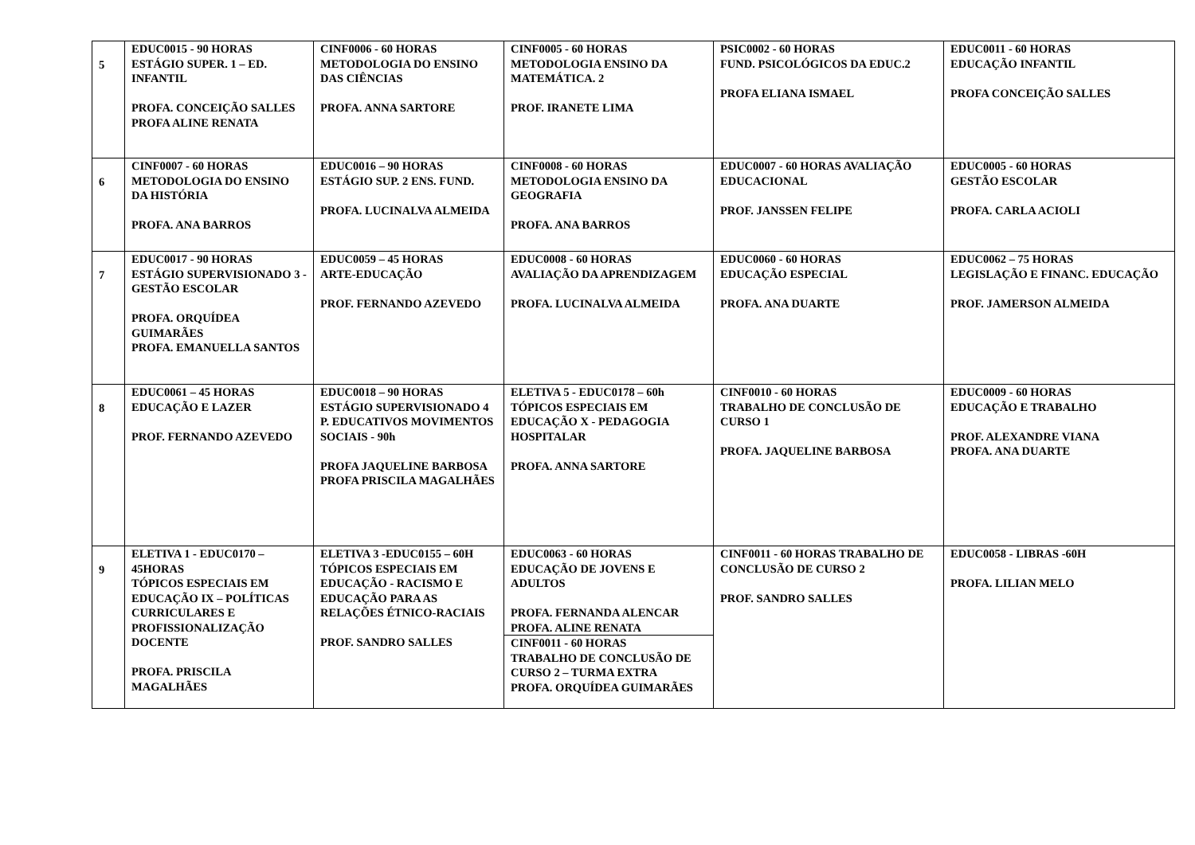| 5 | EDUC0015 - 90 HORAS ESTÁGIO SUPER. 1 – ED. INFANTIL PROFA. CONCEIÇÃO SALLES PROFA ALINE RENATA | CINF0006 - 60 HORAS METODOLOGIA DO ENSINO DAS CIÊNCIAS PROFA. ANNA SARTORE | CINF0005 - 60 HORAS METODOLOGIA ENSINO DA MATEMÁTICA. 2 PROF. IRANETE LIMA | PSIC0002 - 60 HORAS FUND. PSICOLÓGICOS DA EDUC.2 PROFA ELIANA ISMAEL | EDUC0011 - 60 HORAS EDUCAÇÃO INFANTIL PROFA CONCEIÇÃO SALLES |
| 6 | CINF0007 - 60 HORAS METODOLOGIA DO ENSINO DA HISTÓRIA PROFA. ANA BARROS | EDUC0016 – 90 HORAS ESTÁGIO SUP. 2 ENS. FUND. PROFA. LUCINALVA ALMEIDA | CINF0008 - 60 HORAS METODOLOGIA ENSINO DA GEOGRAFIA PROFA. ANA BARROS | EDUC0007 - 60 HORAS AVALIAÇÃO EDUCACIONAL PROF. JANSSEN FELIPE | EDUC0005 - 60 HORAS GESTÃO ESCOLAR PROFA. CARLA ACIOLI |
| 7 | EDUC0017 - 90 HORAS ESTÁGIO SUPERVISIONADO 3 - GESTÃO ESCOLAR PROFA. ORQUÍDEA GUIMARÃES PROFA. EMANUELLA SANTOS | EDUC0059 – 45 HORAS ARTE-EDUCAÇÃO PROF. FERNANDO AZEVEDO | EDUC0008 - 60 HORAS AVALIAÇÃO DA APRENDIZAGEM PROFA. LUCINALVA ALMEIDA | EDUC0060 - 60 HORAS EDUCAÇÃO ESPECIAL PROFA. ANA DUARTE | EDUC0062 – 75 HORAS LEGISLAÇÃO E FINANC. EDUCAÇÃO PROF. JAMERSON ALMEIDA |
| 8 | EDUC0061 – 45 HORAS EDUCAÇÃO E LAZER PROF. FERNANDO AZEVEDO | EDUC0018 – 90 HORAS ESTÁGIO SUPERVISIONADO 4 P. EDUCATIVOS MOVIMENTOS SOCIAIS - 90h PROFA JAQUELINE BARBOSA PROFA PRISCILA MAGALHÃES | ELETIVA 5 - EDUC0178 – 60h TÓPICOS ESPECIAIS EM EDUCAÇÃO X - PEDAGOGIA HOSPITALAR PROFA. ANNA SARTORE | CINF0010 - 60 HORAS TRABALHO DE CONCLUSÃO DE CURSO 1 PROFA. JAQUELINE BARBOSA | EDUC0009 - 60 HORAS EDUCAÇÃO E TRABALHO PROF. ALEXANDRE VIANA PROFA. ANA DUARTE |
| 9 | ELETIVA 1 - EDUC0170 – 45HORAS TÓPICOS ESPECIAIS EM EDUCAÇÃO IX – POLÍTICAS CURRICULARES E PROFISSIONALIZAÇÃO DOCENTE PROFA. PRISCILA MAGALHÃES | ELETIVA 3 -EDUC0155 – 60H TÓPICOS ESPECIAIS EM EDUCAÇÃO - RACISMO E EDUCAÇÃO PARA AS RELAÇÕES ÉTNICO-RACIAIS PROF. SANDRO SALLES | EDUC0063 - 60 HORAS EDUCAÇÃO DE JOVENS E ADULTOS PROFA. FERNANDA ALENCAR PROFA. ALINE RENATA CINF0011 - 60 HORAS TRABALHO DE CONCLUSÃO DE CURSO 2 – TURMA EXTRA PROFA. ORQUÍDEA GUIMARÃES | CINF0011 - 60 HORAS TRABALHO DE CONCLUSÃO DE CURSO 2 PROF. SANDRO SALLES | EDUC0058 - LIBRAS -60H PROFA. LILIAN MELO |